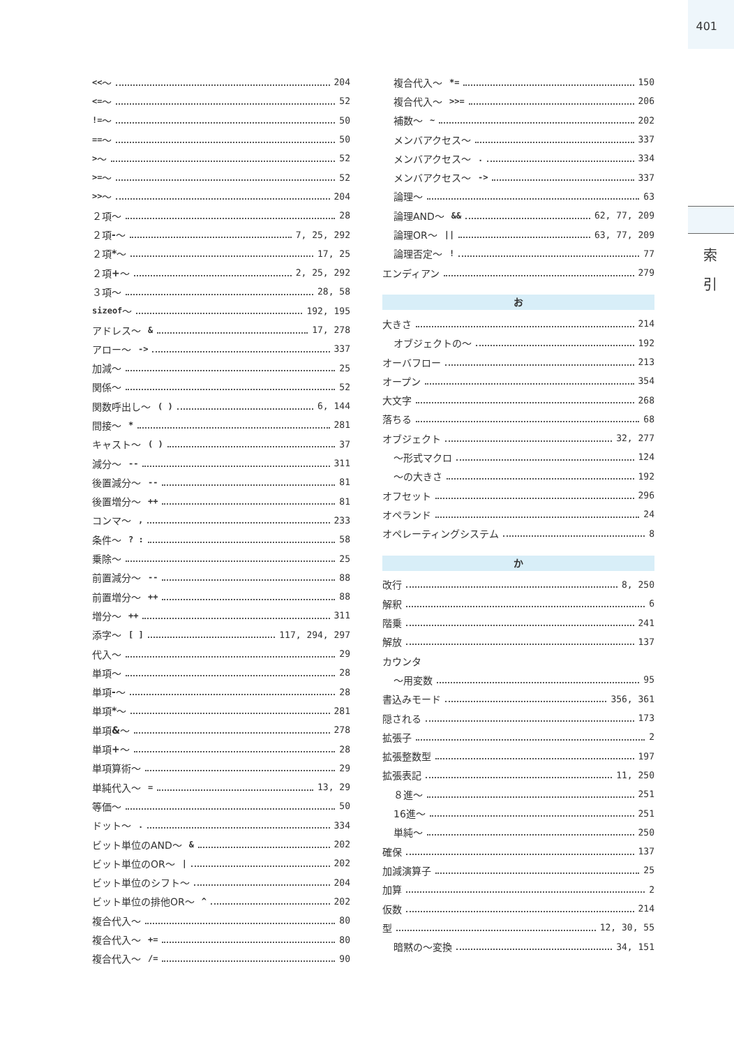401
索 引
<< ～ 204
<= ～ 52
!= ～ 50
== ～ 50
> ～ 52
>= ～ 52
>> ～ 204
２項～ 28
２項 - ～ 7, 25, 292
２項 * ～ 17, 25
２項 + ～ 2, 25, 292
３項～ 28, 58
sizeof ～ 192, 195
アドレス～ & 17, 278
アロー～ -> 337
加減～ 25
関係～ 52
関数呼出し～ ( ) 6, 144
間接～ * 281
キャスト～ ( ) 37
減分～ -- 311
後置減分～ -- 81
後置増分～ ++ 81
コンマ～, 233
条件～? : 58
乗除～ 25
前置減分～ -- 88
前置増分～ ++ 88
増分～ ++ 311
添字～ [ ] 117, 294, 297
代入～ 29
単項～ 28
単項 - ～ 28
単項 * ～ 281
単項 & ～ 278
単項 + ～ 28
単項算術～ 29
単純代入～ = 13, 29
等価～ 50
ドット～. 334
ビット単位のAND～ & 202
ビット単位のOR～ | 202
ビット単位のシフト～ 204
ビット単位の排他OR～ ^ 202
複合代入～ 80
複合代入～ += 80
複合代入～ /= 90
複合代入～ *= 150
複合代入～ >>= 206
補数～ ~ 202
メンバアクセス～ 337
メンバアクセス～. 334
メンバアクセス～ -> 337
論理～ 63
論理AND～ && 62, 77, 209
論理OR～ || 63, 77, 209
論理否定～! 77
エンディアン 279
お
大きさ 214
オブジェクトの～ 192
オーバフロー 213
オープン 354
大文字 268
落ちる 68
オブジェクト 32, 277
～形式マクロ 124
～の大きさ 192
オフセット 296
オペランド 24
オペレーティングシステム 8
か
改行 8, 250
解釈 6
階乗 241
解放 137
カウンタ
～用変数 95
書込みモード 356, 361
隠される 173
拡張子 2
拡張整数型 197
拡張表記 11, 250
８進～ 251
16進～ 251
単純～ 250
確保 137
加減演算子 25
加算 2
仮数 214
型 12, 30, 55
暗黙の～変換 34, 151